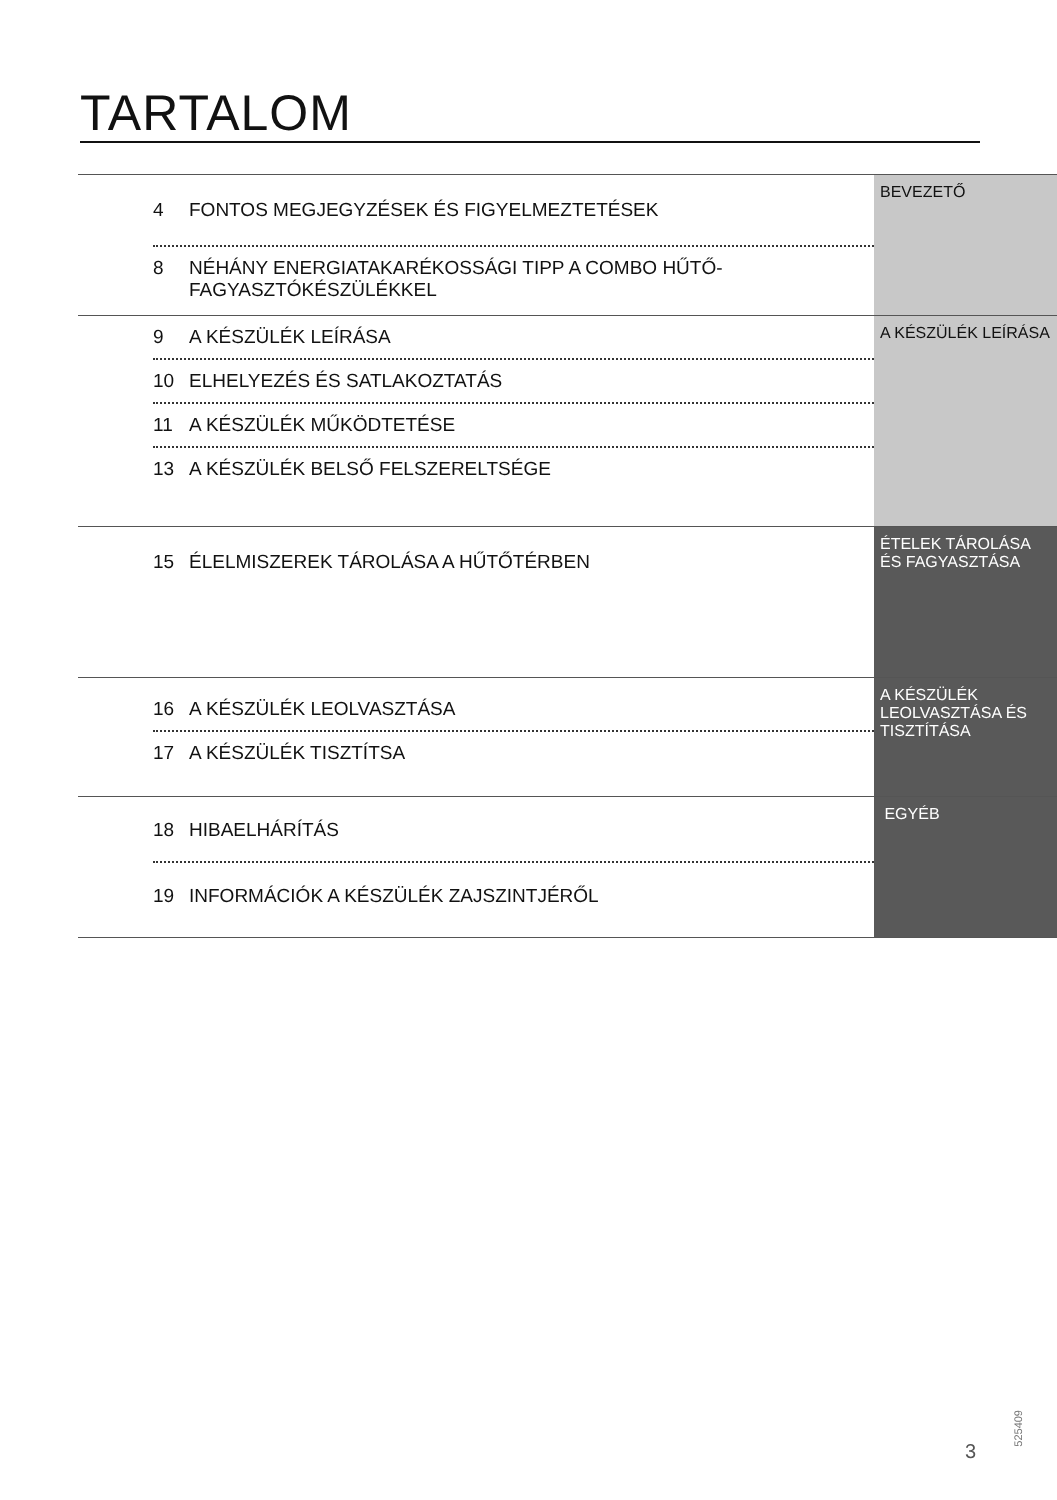TARTALOM
| 4 FONTOS MEGJEGYZÉSEK ÉS FIGYELMEZTETÉSEK 8 NÉHÁNY ENERGIATAKARÉKOSSÁGI TIPP A COMBO HŰTŐ-FAGYASZTÓKÉSZÜLÉKKEL | BEVEZETŐ |
| 9 A KÉSZÜLÉK LEÍRÁSA 10 ELHELYEZÉS ÉS SATLAKOZTATÁS 11 A KÉSZÜLÉK MŰKÖDTETÉSE 13 A KÉSZÜLÉK BELSŐ FELSZERELTSÉGE | A KÉSZÜLÉK LEÍRÁSA |
| 15 ÉLELMISZEREK TÁROLÁSA A HŰTŐTÉRBEN | ÉTELEK TÁROLÁSA ÉS FAGYASZTÁSA |
| 16 A KÉSZÜLÉK LEOLVASZTÁSA 17 A KÉSZÜLÉK TISZTÍTSA | A KÉSZÜLÉK LEOLVASZTÁSA ÉS TISZTÍTÁSA |
| 18 HIBAELHÁRÍTÁS 19 INFORMÁCIÓK A KÉSZÜLÉK ZAJSZINTJÉRŐL | EGYÉB |
3
525409